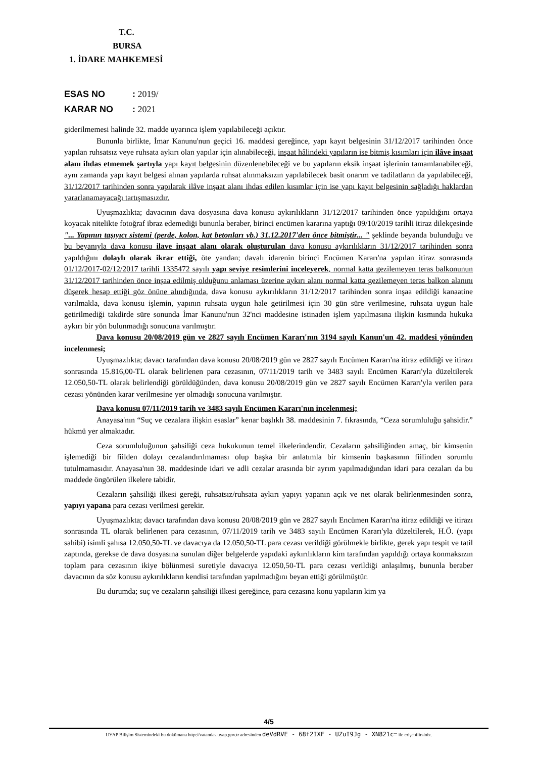T.C.
BURSA
1. İDARE MAHKEMESİ
ESAS NO: 2019/
KARAR NO: 2021
giderilmemesi halinde 32. madde uyarınca işlem yapılabileceği açıktır.
Bununla birlikte, İmar Kanunu'nun geçici 16. maddesi gereğince, yapı kayıt belgesinin 31/12/2017 tarihinden önce yapılan ruhsatsız veye ruhsata aykırı olan yapılar için alınabileceği, inşaat hâlindeki yapıların ise bitmiş kısımları için ilâve inşaat alanı ihdas etmemek şartıyla yapı kayıt belgesinin düzenlenebileceği ve bu yapıların eksik inşaat işlerinin tamamlanabileceği, aynı zamanda yapı kayıt belgesi alınan yapılarda ruhsat alınmaksızın yapılabilecek basit onarım ve tadilatların da yapılabileceği, 31/12/2017 tarihinden sonra yapılarak ilâve inşaat alanı ihdas edilen kısımlar için ise yapı kayıt belgesinin sağladığı haklardan yararlanamayacağı tartışmasızdır.
Uyuşmazlıkta; davacının dava dosyasına dava konusu aykırılıkların 31/12/2017 tarihinden önce yapıldığını ortaya koyacak nitelikte fotoğraf ibraz edemediği bununla beraber, birinci encümen kararına yaptığı 09/10/2019 tarihli itiraz dilekçesinde "... Yapının taşıyıcı sistemi (perde, kolon, kat betonları vb.) 31.12.2017'den önce bitmiştir... " şeklinde beyanda bulunduğu ve bu beyanıyla dava konusu ilave inşaat alanı olarak oluşturulan dava konusu aykırılıkların 31/12/2017 tarihinden sonra yapıldığını dolaylı olarak ikrar ettiği, öte yandan; davalı idarenin birinci Encümen Kararı'na yapılan itiraz sonrasında 01/12/2017-02/12/2017 tarihli 1335472 sayılı yapı seviye resimlerini inceleyerek, normal katta gezilemeyen teras balkonunun 31/12/2017 tarihinden önce inşaa edilmiş olduğunu anlaması üzerine aykırı alanı normal katta gezilemeyen teras balkon alanını düşerek hesap ettiği göz önüne alındığında, dava konusu aykırılıkların 31/12/2017 tarihinden sonra inşaa edildiği kanaatine varılmakla, dava konusu işlemin, yapının ruhsata uygun hale getirilmesi için 30 gün süre verilmesine, ruhsata uygun hale getirilmediği takdirde süre sonunda İmar Kanunu'nun 32'nci maddesine istinaden işlem yapılmasına ilişkin kısmında hukuka aykırı bir yön bulunmadığı sonucuna varılmıştır.
Dava konusu 20/08/2019 gün ve 2827 sayılı Encümen Kararı'nın 3194 sayılı Kanun'un 42. maddesi yönünden incelenmesi;
Uyuşmazlıkta; davacı tarafından dava konusu 20/08/2019 gün ve 2827 sayılı Encümen Kararı'na itiraz edildiği ve itirazı sonrasında 15.816,00-TL olarak belirlenen para cezasının, 07/11/2019 tarih ve 3483 sayılı Encümen Kararı'yla düzeltilerek 12.050,50-TL olarak belirlendiği görüldüğünden, dava konusu 20/08/2019 gün ve 2827 sayılı Encümen Kararı'yla verilen para cezası yönünden karar verilmesine yer olmadığı sonucuna varılmıştır.
Dava konusu 07/11/2019 tarih ve 3483 sayılı Encümen Kararı'nın incelenmesi;
Anayasa'nın “Suç ve cezalara ilişkin esaslar” kenar başlıklı 38. maddesinin 7. fıkrasında, “Ceza sorumluluğu şahsidir.” hükmü yer almaktadır.
Ceza sorumluluğunun şahsiliği ceza hukukunun temel ilkelerindendir. Cezaların şahsiliğinden amaç, bir kimsenin işlemediği bir fiilden dolayı cezalandırılmaması olup başka bir anlatımla bir kimsenin başkasının fiilinden sorumlu tutulmamasıdır. Anayasa'nın 38. maddesinde idari ve adli cezalar arasında bir ayrım yapılmadığından idari para cezaları da bu maddede öngörülen ilkelere tabidir.
Cezaların şahsiliği ilkesi gereği, ruhsatsız/ruhsata aykırı yapıyı yapanın açık ve net olarak belirlenmesinden sonra, yapıyı yapana para cezası verilmesi gerekir.
Uyuşmazlıkta; davacı tarafından dava konusu 20/08/2019 gün ve 2827 sayılı Encümen Kararı'na itiraz edildiği ve itirazı sonrasında TL olarak belirlenen para cezasının, 07/11/2019 tarih ve 3483 sayılı Encümen Kararı'yla düzeltilerek, H.Ö. (yapı sahibi) isimli şahısa 12.050,50-TL ve davacıya da 12.050,50-TL para cezası verildiği görülmekle birlikte, gerek yapı tespit ve tatil zaptında, gerekse de dava dosyasına sunulan diğer belgelerde yapıdaki aykırılıkların kim tarafından yapıldığı ortaya konmaksızın toplam para cezasının ikiye bölünmesi suretiyle davacıya 12.050,50-TL para cezası verildiği anlaşılmış, bununla beraber davacının da söz konusu aykırılıkların kendisi tarafından yapılmadığını beyan ettiği görülmüştür.
Bu durumda; suç ve cezaların şahsiliği ilkesi gereğince, para cezasına konu yapıların kim ya
4/5
UYAP Bilişim Sistemindeki bu dokümana http://vatandas.uyap.gov.tr adresinden deVdRVE - 68f2IXF - UZuI9Jg - XN821c= ile erişebilirsiniz.